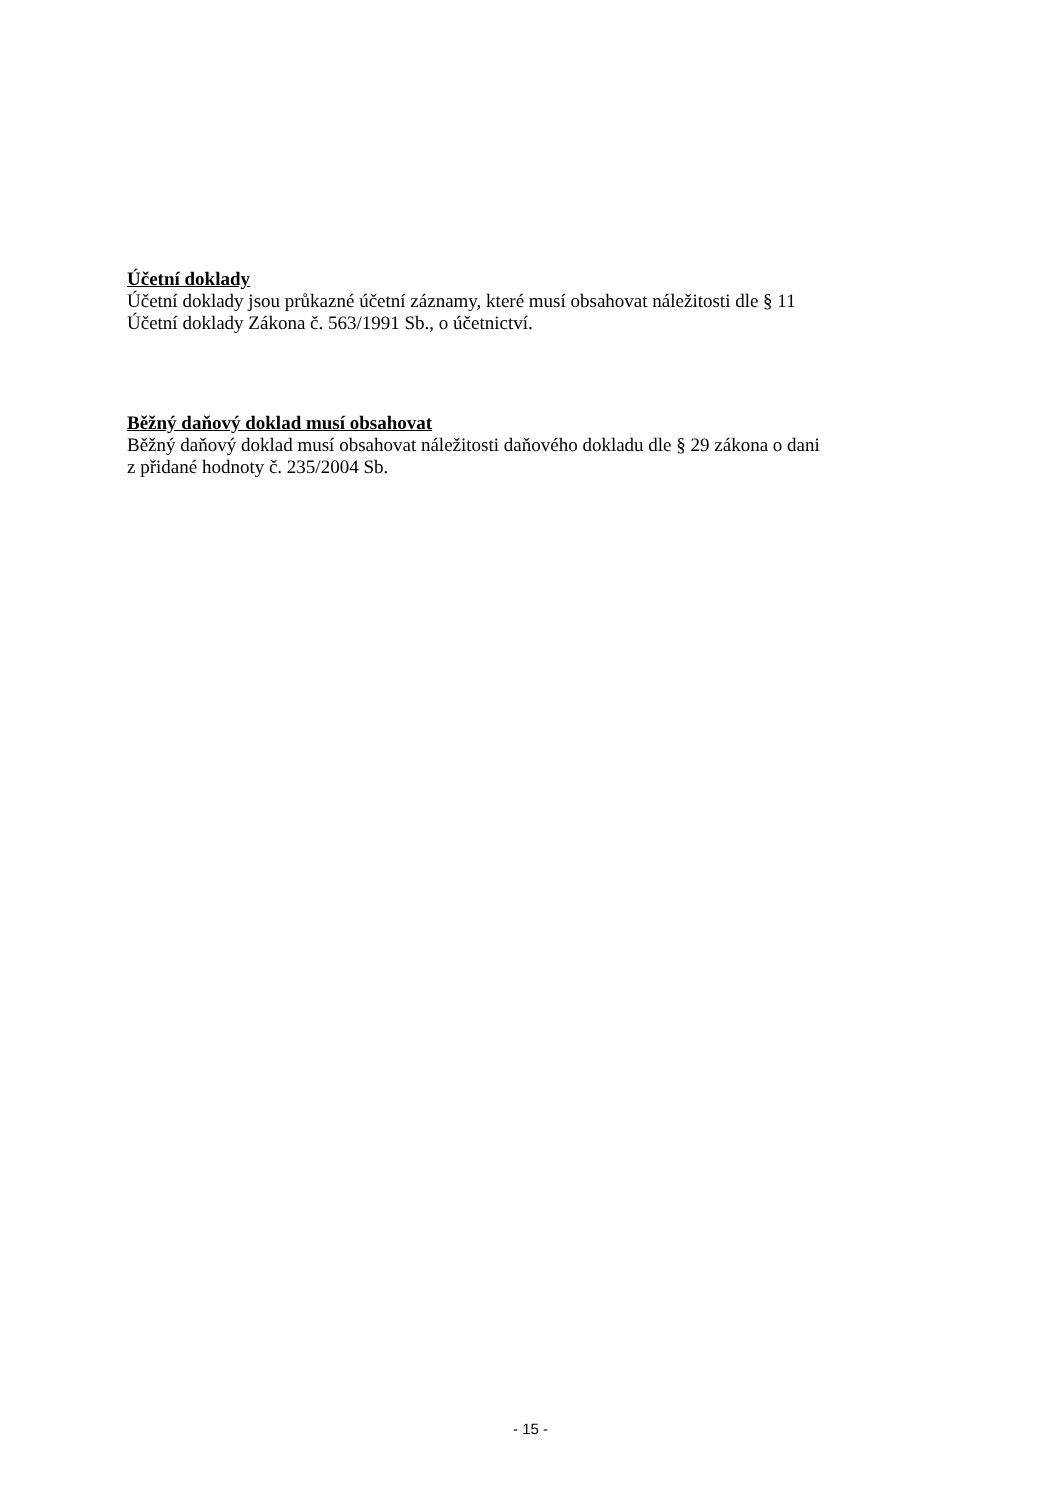Účetní doklady
Účetní doklady jsou průkazné účetní záznamy, které musí obsahovat náležitosti dle § 11
Účetní doklady Zákona č. 563/1991 Sb., o účetnictví.
Běžný daňový doklad musí obsahovat
Běžný daňový doklad musí obsahovat náležitosti daňového dokladu dle § 29 zákona o dani
z přidané hodnoty č. 235/2004 Sb.
- 15 -